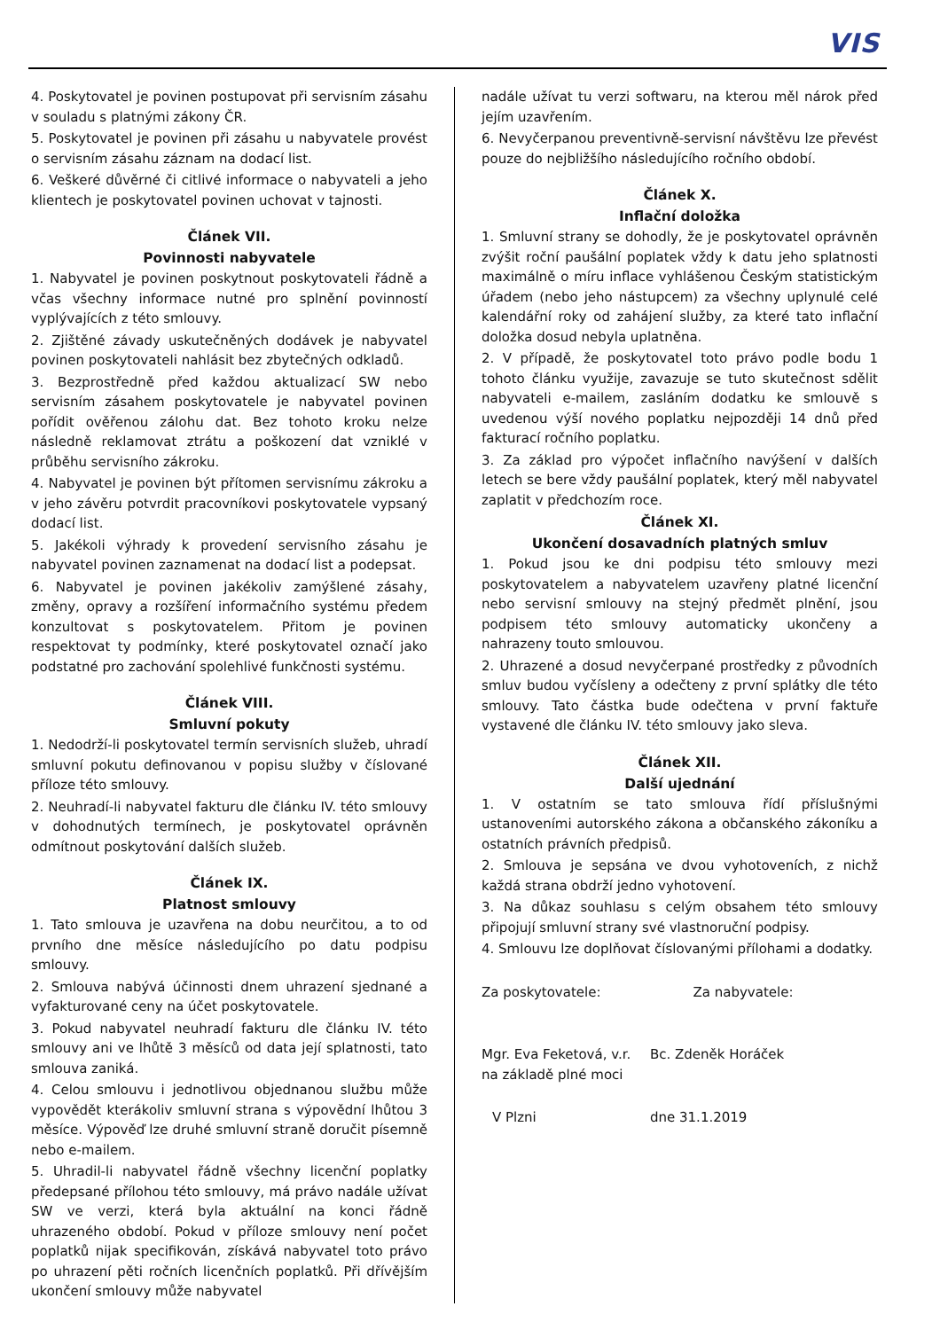VIS
4. Poskytovatel je povinen postupovat při servisním zásahu v souladu s platnými zákony ČR.
5. Poskytovatel je povinen při zásahu u nabyvatele provést o servisním zásahu záznam na dodací list.
6. Veškeré důvěrné či citlivé informace o nabyvateli a jeho klientech je poskytovatel povinen uchovat v tajnosti.
Článek VII.
Povinnosti nabyvatele
1. Nabyvatel je povinen poskytnout poskytovateli řádně a včas všechny informace nutné pro splnění povinností vyplývajících z této smlouvy.
2. Zjištěné závady uskutečněných dodávek je nabyvatel povinen poskytovateli nahlásit bez zbytečných odkladů.
3. Bezprostředně před každou aktualizací SW nebo servisním zásahem poskytovatele je nabyvatel povinen pořídit ověřenou zálohu dat. Bez tohoto kroku nelze následně reklamovat ztrátu a poškození dat vzniklé v průběhu servisního zákroku.
4. Nabyvatel je povinen být přítomen servisnímu zákroku a v jeho závěru potvrdit pracovníkovi poskytovatele vypsaný dodací list.
5. Jakékoli výhrady k provedení servisního zásahu je nabyvatel povinen zaznamenat na dodací list a podepsat.
6. Nabyvatel je povinen jakékoliv zamýšlené zásahy, změny, opravy a rozšíření informačního systému předem konzultovat s poskytovatelem. Přitom je povinen respektovat ty podmínky, které poskytovatel označí jako podstatné pro zachování spolehlivé funkčnosti systému.
Článek VIII.
Smluvní pokuty
1. Nedodrží-li poskytovatel termín servisních služeb, uhradí smluvní pokutu definovanou v popisu služby v číslované příloze této smlouvy.
2. Neuhradí-li nabyvatel fakturu dle článku IV. této smlouvy v dohodnutých termínech, je poskytovatel oprávněn odmítnout poskytování dalších služeb.
Článek IX.
Platnost smlouvy
1. Tato smlouva je uzavřena na dobu neurčitou, a to od prvního dne měsíce následujícího po datu podpisu smlouvy.
2. Smlouva nabývá účinnosti dnem uhrazení sjednané a vyfakturované ceny na účet poskytovatele.
3. Pokud nabyvatel neuhradí fakturu dle článku IV. této smlouvy ani ve lhůtě 3 měsíců od data její splatnosti, tato smlouva zaniká.
4. Celou smlouvu i jednotlivou objednanou službu může vypovědět kterákoliv smluvní strana s výpovědní lhůtou 3 měsíce. Výpověď lze druhé smluvní straně doručit písemně nebo e-mailem.
5. Uhradil-li nabyvatel řádně všechny licenční poplatky předepsané přílohou této smlouvy, má právo nadále užívat SW ve verzi, která byla aktuální na konci řádně uhrazeného období. Pokud v příloze smlouvy není počet poplatků nijak specifikován, získává nabyvatel toto právo po uhrazení pěti ročních licenčních poplatků. Při dřívějším ukončení smlouvy může nabyvatel
nadále užívat tu verzi softwaru, na kterou měl nárok před jejím uzavřením.
6. Nevyčerpanou preventivně-servisní návštěvu lze převést pouze do nejbližšího následujícího ročního období.
Článek X.
Inflační doložka
1. Smluvní strany se dohodly, že je poskytovatel oprávněn zvýšit roční paušální poplatek vždy k datu jeho splatnosti maximálně o míru inflace vyhlášenou Českým statistickým úřadem (nebo jeho nástupcem) za všechny uplynulé celé kalendářní roky od zahájení služby, za které tato inflační doložka dosud nebyla uplatněna.
2. V případě, že poskytovatel toto právo podle bodu 1 tohoto článku využije, zavazuje se tuto skutečnost sdělit nabyvateli e-mailem, zasláním dodatku ke smlouvě s uvedenou výší nového poplatku nejpozději 14 dnů před fakturací ročního poplatku.
3. Za základ pro výpočet inflačního navýšení v dalších letech se bere vždy paušální poplatek, který měl nabyvatel zaplatit v předchozím roce.
Článek XI.
Ukončení dosavadních platných smluv
1. Pokud jsou ke dni podpisu této smlouvy mezi poskytovatelem a nabyvatelem uzavřeny platné licenční nebo servisní smlouvy na stejný předmět plnění, jsou podpisem této smlouvy automaticky ukončeny a nahrazeny touto smlouvou.
2. Uhrazené a dosud nevyčerpané prostředky z původních smluv budou vyčísleny a odečteny z první splátky dle této smlouvy. Tato částka bude odečtena v první faktuře vystavené dle článku IV. této smlouvy jako sleva.
Článek XII.
Další ujednání
1. V ostatním se tato smlouva řídí příslušnými ustanoveními autorského zákona a občanského zákoníku a ostatních právních předpisů.
2. Smlouva je sepsána ve dvou vyhotoveních, z nichž každá strana obdrží jedno vyhotovení.
3. Na důkaz souhlasu s celým obsahem této smlouvy připojují smluvní strany své vlastnoruční podpisy.
4. Smlouvu lze doplňovat číslovanými přílohami a dodatky.
Za poskytovatele: Za nabyvatele:
Mgr. Eva Feketová, v.r.
na základě plné moci
Bc. Zdeněk Horáček
V Plzni dne 31.1.2019